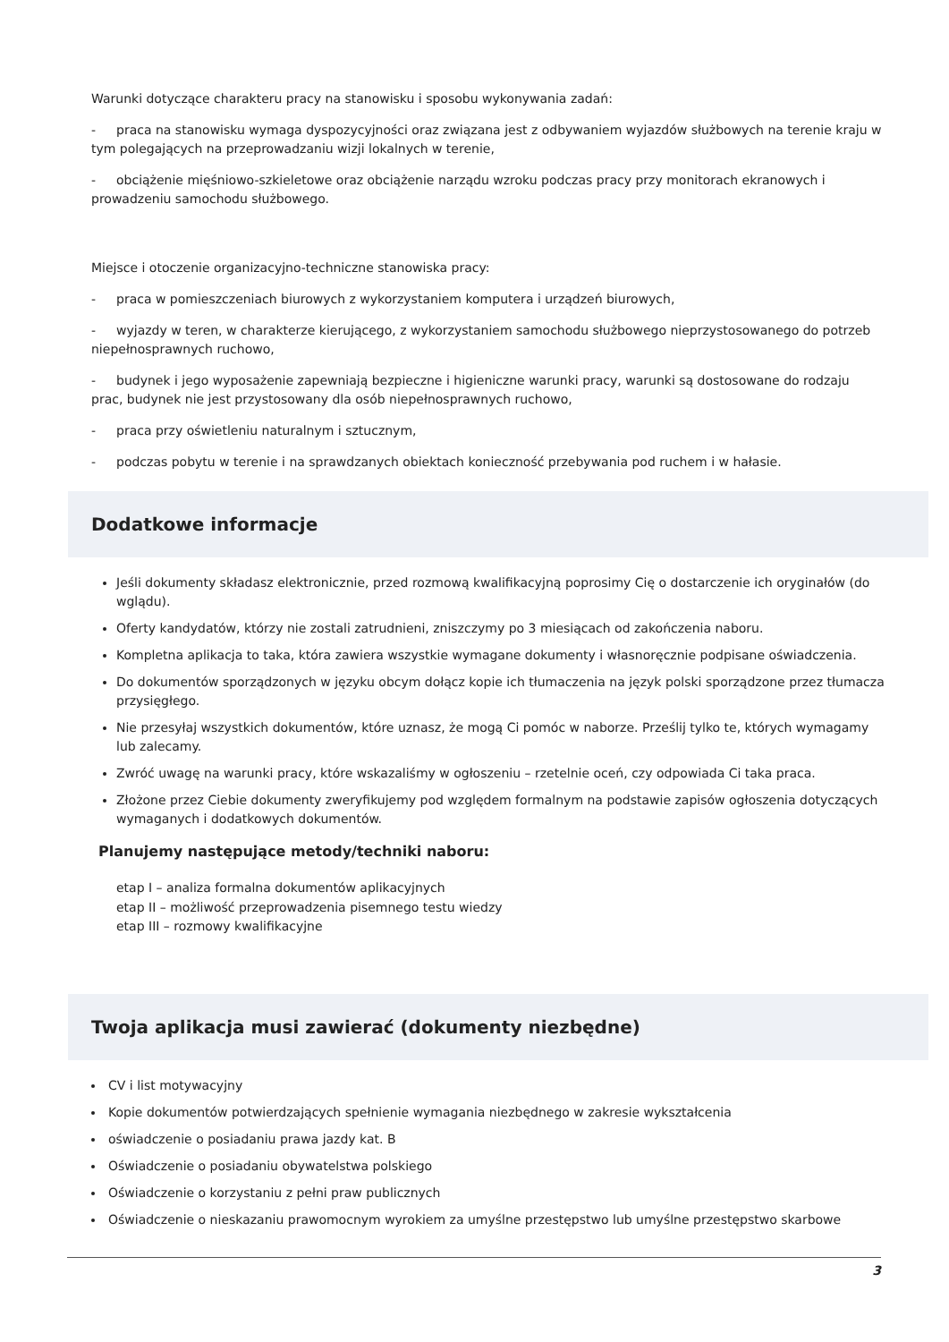Warunki dotyczące charakteru pracy na stanowisku i sposobu wykonywania zadań:
- praca na stanowisku wymaga dyspozycyjności oraz związana jest z odbywaniem wyjazdów służbowych na terenie kraju w tym polegających na przeprowadzaniu wizji lokalnych w terenie,
- obciążenie mięśniowo-szkieletowe oraz obciążenie narządu wzroku podczas pracy przy monitorach ekranowych i prowadzeniu samochodu służbowego.
Miejsce i otoczenie organizacyjno-techniczne stanowiska pracy:
- praca w pomieszczeniach biurowych z wykorzystaniem komputera i urządzeń biurowych,
- wyjazdy w teren, w charakterze kierującego, z wykorzystaniem samochodu służbowego nieprzystosowanego do potrzeb niepełnosprawnych ruchowo,
- budynek i jego wyposażenie zapewniają bezpieczne i higieniczne warunki pracy, warunki są dostosowane do rodzaju prac, budynek nie jest przystosowany dla osób niepełnosprawnych ruchowo,
- praca przy oświetleniu naturalnym i sztucznym,
- podczas pobytu w terenie i na sprawdzanych obiektach konieczność przebywania pod ruchem i w hałasie.
Dodatkowe informacje
Jeśli dokumenty składasz elektronicznie, przed rozmową kwalifikacyjną poprosimy Cię o dostarczenie ich oryginałów (do wglądu).
Oferty kandydatów, którzy nie zostali zatrudnieni, zniszczymy po 3 miesiącach od zakończenia naboru.
Kompletna aplikacja to taka, która zawiera wszystkie wymagane dokumenty i własnoręcznie podpisane oświadczenia.
Do dokumentów sporządzonych w języku obcym dołącz kopie ich tłumaczenia na język polski sporządzone przez tłumacza przysięgłego.
Nie przesyłaj wszystkich dokumentów, które uznasz, że mogą Ci pomóc w naborze. Prześlij tylko te, których wymagamy lub zalecamy.
Zwróć uwagę na warunki pracy, które wskazaliśmy w ogłoszeniu – rzetelnie oceń, czy odpowiada Ci taka praca.
Złożone przez Ciebie dokumenty zweryfikujemy pod względem formalnym na podstawie zapisów ogłoszenia dotyczących wymaganych i dodatkowych dokumentów.
Planujemy następujące metody/techniki naboru:
etap I – analiza formalna dokumentów aplikacyjnych
etap II – możliwość przeprowadzenia pisemnego testu wiedzy
etap III – rozmowy kwalifikacyjne
Twoja aplikacja musi zawierać (dokumenty niezbędne)
CV i list motywacyjny
Kopie dokumentów potwierdzających spełnienie wymagania niezbędnego w zakresie wykształcenia
oświadczenie o posiadaniu prawa jazdy kat. B
Oświadczenie o posiadaniu obywatelstwa polskiego
Oświadczenie o korzystaniu z pełni praw publicznych
Oświadczenie o nieskazaniu prawomocnym wyrokiem za umyślne przestępstwo lub umyślne przestępstwo skarbowe
3